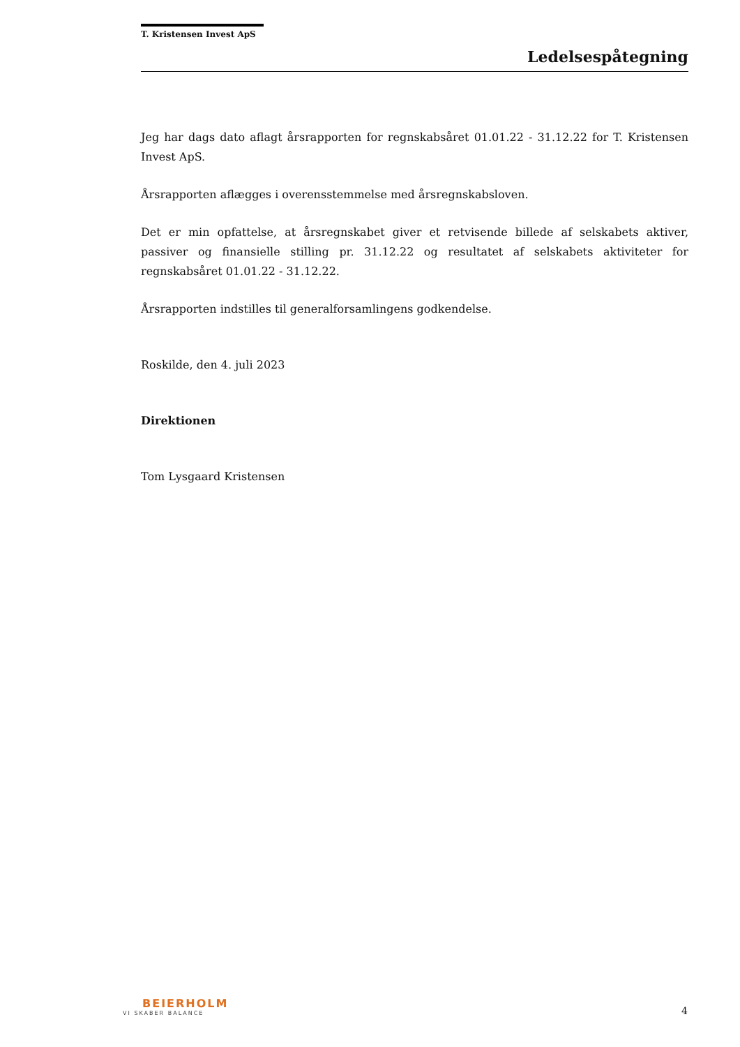T. Kristensen Invest ApS
Ledelsespåtegning
Jeg har dags dato aflagt årsrapporten for regnskabsåret 01.01.22 - 31.12.22 for T. Kristensen Invest ApS.
Årsrapporten aflægges i overensstemmelse med årsregnskabsloven.
Det er min opfattelse, at årsregnskabet giver et retvisende billede af selskabets aktiver, passiver og finansielle stilling pr. 31.12.22 og resultatet af selskabets aktiviteter for regnskabsåret 01.01.22 - 31.12.22.
Årsrapporten indstilles til generalforsamlingens godkendelse.
Roskilde, den 4. juli 2023
Direktionen
Tom Lysgaard Kristensen
BEIERHOLM
VI SKABER BALANCE
4